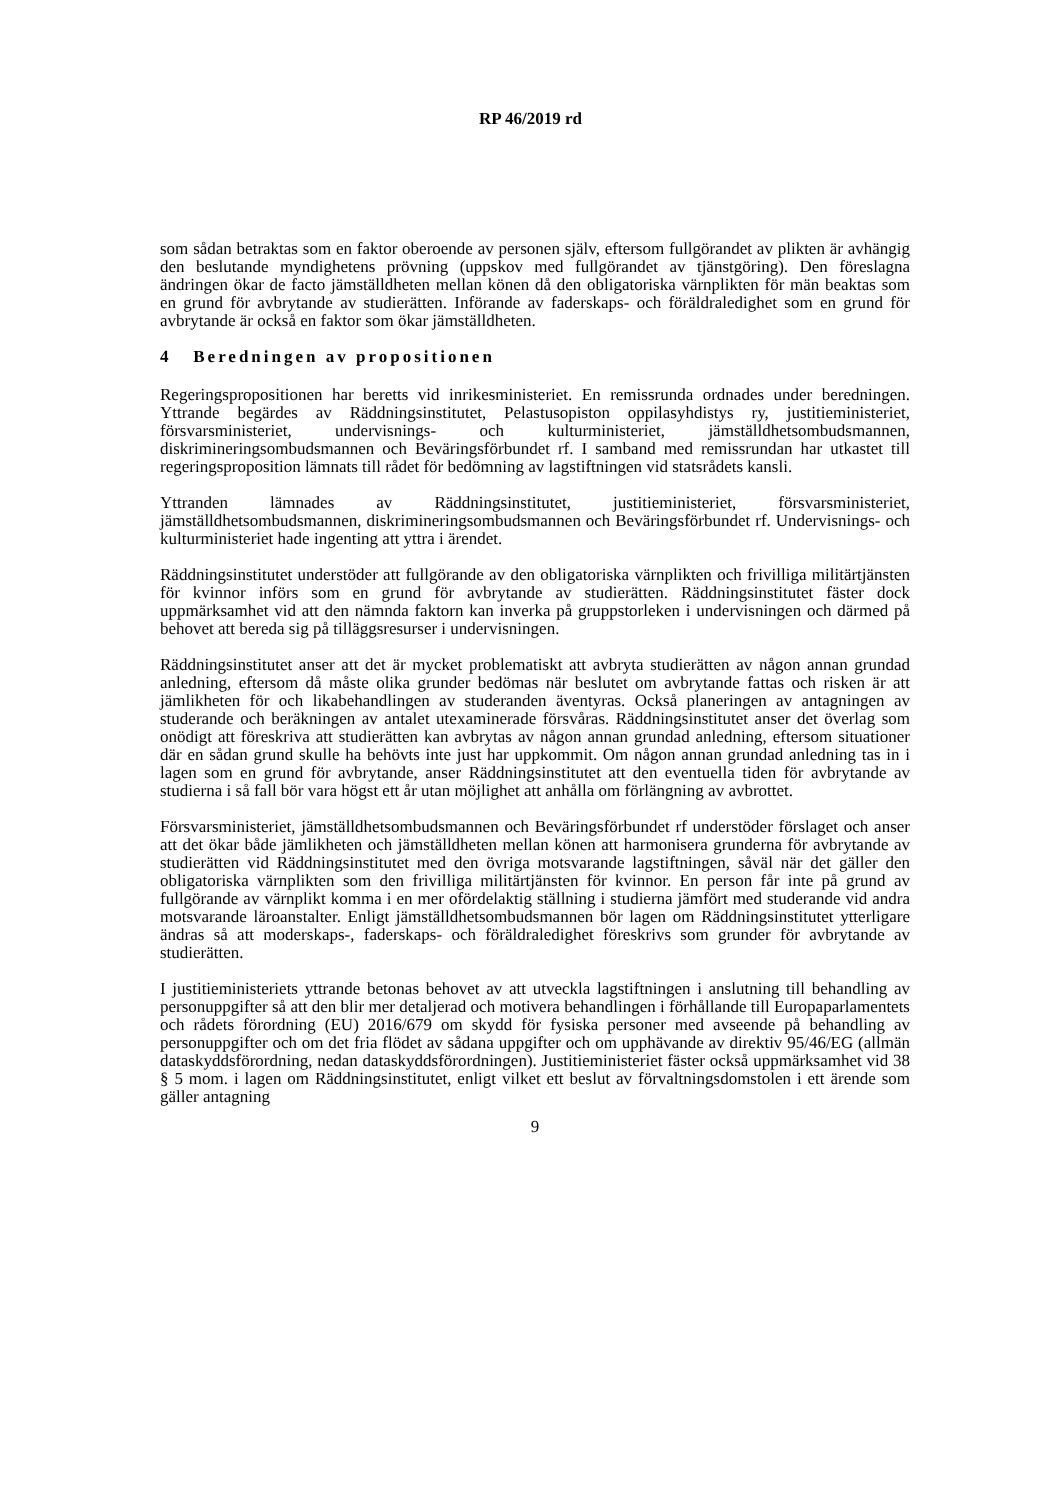RP 46/2019 rd
som sådan betraktas som en faktor oberoende av personen själv, eftersom fullgörandet av plikten är avhängig den beslutande myndighetens prövning (uppskov med fullgörandet av tjänstgöring). Den föreslagna ändringen ökar de facto jämställdheten mellan könen då den obligatoriska värnplikten för män beaktas som en grund för avbrytande av studierätten. Införande av faderskaps- och föräldraledighet som en grund för avbrytande är också en faktor som ökar jämställdheten.
4 Beredningen av propositionen
Regeringspropositionen har beretts vid inrikesministeriet. En remissrunda ordnades under beredningen. Yttrande begärdes av Räddningsinstitutet, Pelastusopiston oppilasyhdistys ry, justitieministeriet, försvarsministeriet, undervisnings- och kulturministeriet, jämställdhetsombudsmannen, diskrimineringsombudsmannen och Beväringsförbundet rf. I samband med remissrundan har utkastet till regeringsproposition lämnats till rådet för bedömning av lagstiftningen vid statsrådets kansli.
Yttranden lämnades av Räddningsinstitutet, justitieministeriet, försvarsministeriet, jämställdhetsombudsmannen, diskrimineringsombudsmannen och Beväringsförbundet rf. Undervisnings- och kulturministeriet hade ingenting att yttra i ärendet.
Räddningsinstitutet understöder att fullgörande av den obligatoriska värnplikten och frivilliga militärtjänsten för kvinnor införs som en grund för avbrytande av studierätten. Räddningsinstitutet fäster dock uppmärksamhet vid att den nämnda faktorn kan inverka på gruppstorleken i undervisningen och därmed på behovet att bereda sig på tilläggsresurser i undervisningen.
Räddningsinstitutet anser att det är mycket problematiskt att avbryta studierätten av någon annan grundad anledning, eftersom då måste olika grunder bedömas när beslutet om avbrytande fattas och risken är att jämlikheten för och likabehandlingen av studeranden äventyras. Också planeringen av antagningen av studerande och beräkningen av antalet utexaminerade försvåras. Räddningsinstitutet anser det överlag som onödigt att föreskriva att studierätten kan avbrytas av någon annan grundad anledning, eftersom situationer där en sådan grund skulle ha behövts inte just har uppkommit. Om någon annan grundad anledning tas in i lagen som en grund för avbrytande, anser Räddningsinstitutet att den eventuella tiden för avbrytande av studierna i så fall bör vara högst ett år utan möjlighet att anhålla om förlängning av avbrottet.
Försvarsministeriet, jämställdhetsombudsmannen och Beväringsförbundet rf understöder förslaget och anser att det ökar både jämlikheten och jämställdheten mellan könen att harmonisera grunderna för avbrytande av studierätten vid Räddningsinstitutet med den övriga motsvarande lagstiftningen, såväl när det gäller den obligatoriska värnplikten som den frivilliga militärtjänsten för kvinnor. En person får inte på grund av fullgörande av värnplikt komma i en mer ofördelaktig ställning i studierna jämfört med studerande vid andra motsvarande läroanstalter. Enligt jämställdhetsombudsmannen bör lagen om Räddningsinstitutet ytterligare ändras så att moderskaps-, faderskaps- och föräldraledighet föreskrivs som grunder för avbrytande av studierätten.
I justitieministeriets yttrande betonas behovet av att utveckla lagstiftningen i anslutning till behandling av personuppgifter så att den blir mer detaljerad och motivera behandlingen i förhållande till Europaparlamentets och rådets förordning (EU) 2016/679 om skydd för fysiska personer med avseende på behandling av personuppgifter och om det fria flödet av sådana uppgifter och om upphävande av direktiv 95/46/EG (allmän dataskyddsförordning, nedan dataskyddsförordningen). Justitieministeriet fäster också uppmärksamhet vid 38 § 5 mom. i lagen om Räddningsinstitutet, enligt vilket ett beslut av förvaltningsdomstolen i ett ärende som gäller antagning
9